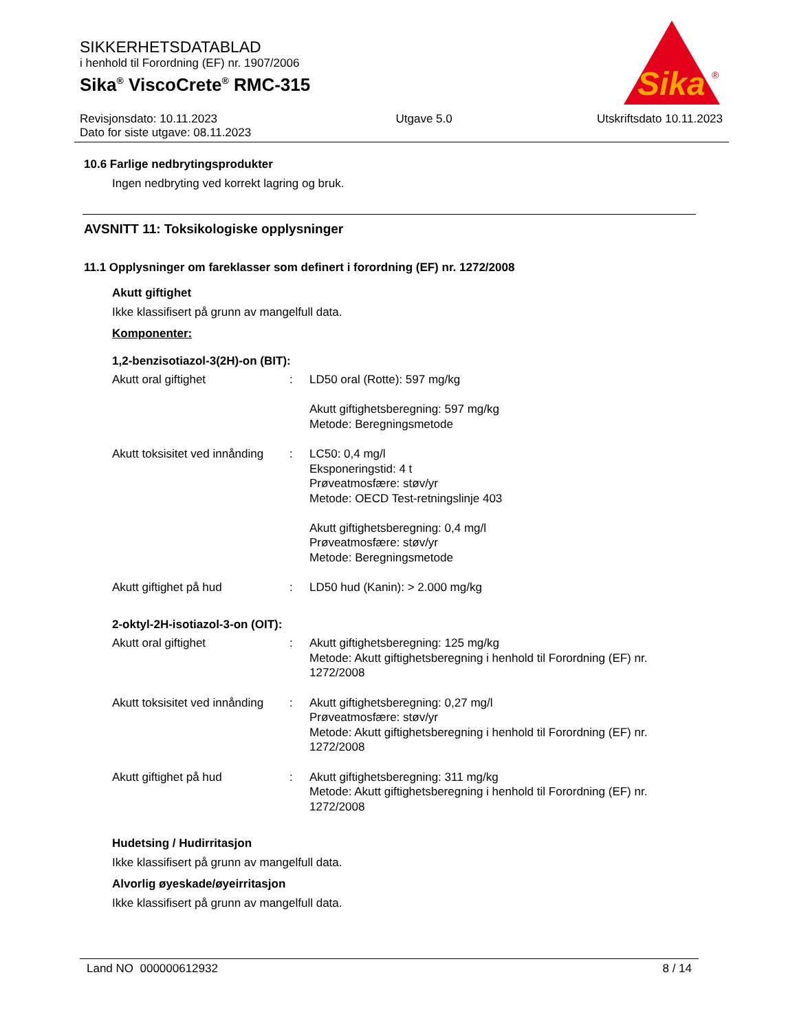SIKKERHETSDATABLAD
i henhold til Forordning (EF) nr. 1907/2006
Sika<sup>®</sup> ViscoCrete<sup>®</sup> RMC-315
Sika
®
Revisjonsdato: 10.11.2023
Dato for siste utgave: 08.11.2023
Utgave 5.0 Utskriftsdato 10.11.2023
10.6 Farlige nedbrytingsprodukter
Ingen nedbryting ved korrekt lagring og bruk.
AVSNITT 11: Toksikologiske opplysninger
11.1 Opplysninger om fareklasser som definert i forordning (EF) nr. 1272/2008
Akutt giftighet
Ikke klassifisert på grunn av mangelfull data.
Komponenter:
1,2-benzisotiazol-3(2H)-on (BIT):
Akutt oral giftighet : LD50 oral (Rotte): 597 mg/kg
Akutt giftighetsberegning: 597 mg/kg
Metode: Beregningsmetode
Akutt toksisitet ved innånding
: LC50: 0,4 mg/l
Eksponeringstid: 4 t
Prøveatmosfære: støv/yr
Metode: OECD Test-retningslinje 403
Akutt giftighetsberegning: 0,4 mg/l
Prøveatmosfære: støv/yr
Metode: Beregningsmetode
Akutt giftighet på hud : LD50 hud (Kanin): > 2.000 mg/kg
2-oktyl-2H-isotiazol-3-on (OIT):
Akutt oral giftighet : Akutt giftighetsberegning: 125 mg/kg
Metode: Akutt giftighetsberegning i henhold til Forordning (EF) nr. 1272/2008
Akutt toksisitet ved innånding
: Akutt giftighetsberegning: 0,27 mg/l
Prøveatmosfære: støv/yr
Metode: Akutt giftighetsberegning i henhold til Forordning (EF) nr. 1272/2008
Akutt giftighet på hud : Akutt giftighetsberegning: 311 mg/kg
Metode: Akutt giftighetsberegning i henhold til Forordning (EF) nr. 1272/2008
Hudetsing / Hudirritasjon
Ikke klassifisert på grunn av mangelfull data.
Alvorlig øyeskade/øyeirritasjon
Ikke klassifisert på grunn av mangelfull data.
Land NO 000000612932 8 / 14